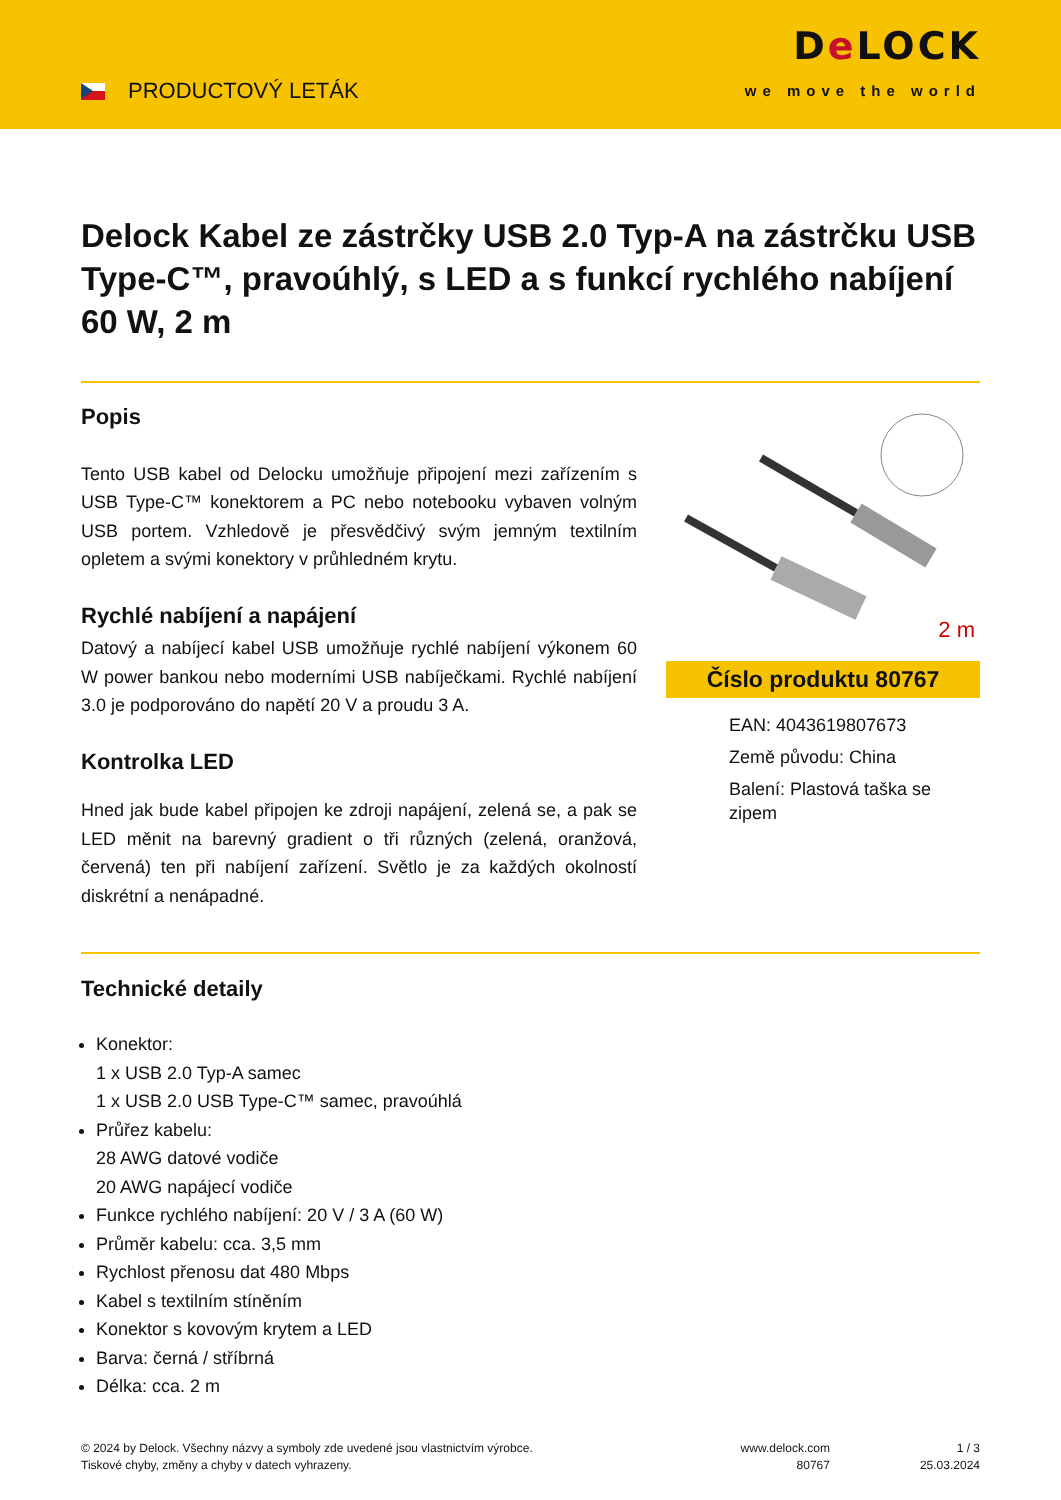PRODUCTOVÝ LETÁK
De LOCK
we move the world
Delock Kabel ze zástrčky USB 2.0 Typ-A na zástrčku USB Type-C™, pravoúhlý, s LED a s funkcí rychlého nabíjení 60 W, 2 m
Popis
Tento USB kabel od Delocku umožňuje připojení mezi zařízením s USB Type-C™ konektorem a PC nebo notebooku vybaven volným USB portem. Vzhledově je přesvědčivý svým jemným textilním opletem a svými konektory v průhledném krytu.
Rychlé nabíjení a napájení
Datový a nabíjecí kabel USB umožňuje rychlé nabíjení výkonem 60 W power bankou nebo moderními USB nabíječkami. Rychlé nabíjení 3.0 je podporováno do napětí 20 V a proudu 3 A.
Kontrolka LED
Hned jak bude kabel připojen ke zdroji napájení, zelená se, a pak se LED měnit na barevný gradient o tři různých (zelená, oranžová, červená) ten při nabíjení zařízení. Světlo je za každých okolností diskrétní a nenápadné.
2 m
Číslo produktu 80767
EAN: 4043619807673
Země původu: China
Balení: Plastová taška se zipem
Technické detaily
Konektor:
1 x USB 2.0 Typ-A samec
1 x USB 2.0 USB Type-C™ samec, pravoúhlá
Průřez kabelu:
28 AWG datové vodiče
20 AWG napájecí vodiče
Funkce rychlého nabíjení: 20 V / 3 A (60 W)
Průměr kabelu: cca. 3,5 mm
Rychlost přenosu dat 480 Mbps
Kabel s textilním stíněním
Konektor s kovovým krytem a LED
Barva: černá / stříbrná
Délka: cca. 2 m
© 2024 by Delock. Všechny názvy a symboly zde uvedené jsou vlastnictvím výrobce.
Tiskové chyby, změny a chyby v datech vyhrazeny.
www.delock.com
80767
1 / 3
25.03.2024